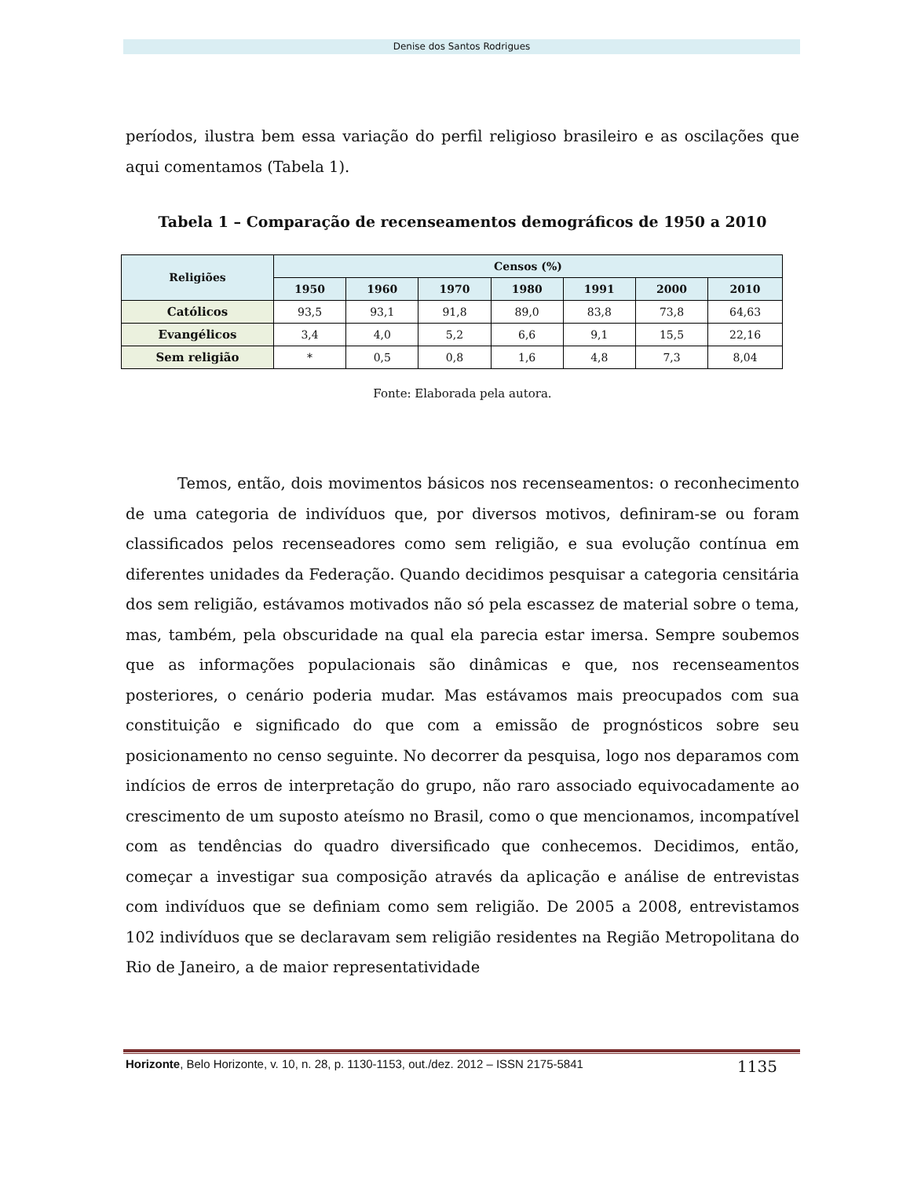Denise dos Santos Rodrigues
períodos, ilustra bem essa variação do perfil religioso brasileiro e as oscilações que aqui comentamos (Tabela 1).
Tabela 1 – Comparação de recenseamentos demográficos de 1950 a 2010
| Religiões | Censos (%) | | | | | | |
| --- | --- | --- | --- | --- | --- | --- | --- |
| | 1950 | 1960 | 1970 | 1980 | 1991 | 2000 | 2010 |
| Católicos | 93,5 | 93,1 | 91,8 | 89,0 | 83,8 | 73,8 | 64,63 |
| Evangélicos | 3,4 | 4,0 | 5,2 | 6,6 | 9,1 | 15,5 | 22,16 |
| Sem religião | * | 0,5 | 0,8 | 1,6 | 4,8 | 7,3 | 8,04 |
Fonte: Elaborada pela autora.
Temos, então, dois movimentos básicos nos recenseamentos: o reconhecimento de uma categoria de indivíduos que, por diversos motivos, definiram-se ou foram classificados pelos recenseadores como sem religião, e sua evolução contínua em diferentes unidades da Federação. Quando decidimos pesquisar a categoria censitária dos sem religião, estávamos motivados não só pela escassez de material sobre o tema, mas, também, pela obscuridade na qual ela parecia estar imersa. Sempre soubemos que as informações populacionais são dinâmicas e que, nos recenseamentos posteriores, o cenário poderia mudar. Mas estávamos mais preocupados com sua constituição e significado do que com a emissão de prognósticos sobre seu posicionamento no censo seguinte. No decorrer da pesquisa, logo nos deparamos com indícios de erros de interpretação do grupo, não raro associado equivocadamente ao crescimento de um suposto ateísmo no Brasil, como o que mencionamos, incompatível com as tendências do quadro diversificado que conhecemos. Decidimos, então, começar a investigar sua composição através da aplicação e análise de entrevistas com indivíduos que se definiam como sem religião. De 2005 a 2008, entrevistamos 102 indivíduos que se declaravam sem religião residentes na Região Metropolitana do Rio de Janeiro, a de maior representatividade
Horizonte, Belo Horizonte, v. 10, n. 28, p. 1130-1153, out./dez. 2012 – ISSN 2175-5841 1135